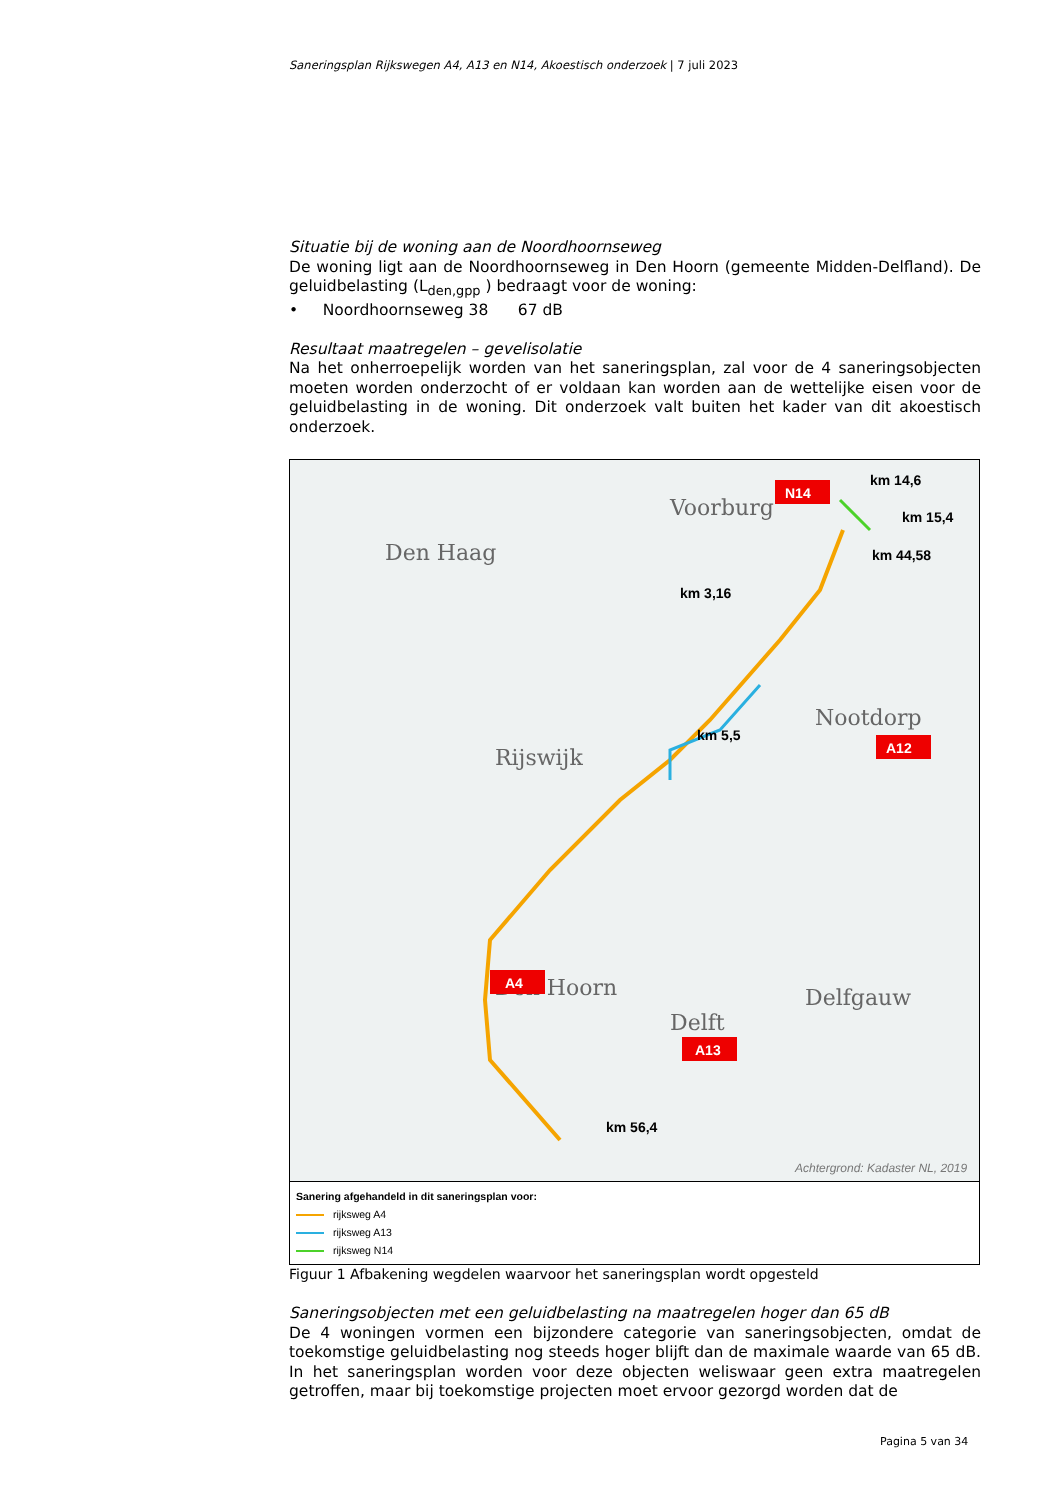Saneringsplan Rijkswegen A4, A13 en N14, Akoestisch onderzoek | 7 juli 2023
Situatie bij de woning aan de Noordhoornseweg
De woning ligt aan de Noordhoornseweg in Den Hoorn (gemeente Midden-Delfland). De geluidbelasting (L<sub>den,gpp</sub> ) bedraagt voor de woning:
• Noordhoornseweg 38 67 dB
Resultaat maatregelen – gevelisolatie
Na het onherroepelijk worden van het saneringsplan, zal voor de 4 saneringsobjecten moeten worden onderzocht of er voldaan kan worden aan de wettelijke eisen voor de geluidbelasting in de woning. Dit onderzoek valt buiten het kader van dit akoestisch onderzoek.
Voorburg
Den Haag
Rijswijk
Nootdorp
Den Hoorn
Delft
Delfgauw
N14
A12
A4
A13
km 14,6
km 15,4
km 44,58
km 3,16
km 5,5
km 56,4
Achtergrond: Kadaster NL, 2019
Sanering afgehandeld in dit saneringsplan voor:
rijksweg A4
rijksweg A13
rijksweg N14
Figuur 1 Afbakening wegdelen waarvoor het saneringsplan wordt opgesteld
Saneringsobjecten met een geluidbelasting na maatregelen hoger dan 65 dB
De 4 woningen vormen een bijzondere categorie van saneringsobjecten, omdat de toekomstige geluidbelasting nog steeds hoger blijft dan de maximale waarde van 65 dB. In het saneringsplan worden voor deze objecten weliswaar geen extra maatregelen getroffen, maar bij toekomstige projecten moet ervoor gezorgd worden dat de
Pagina 5 van 34